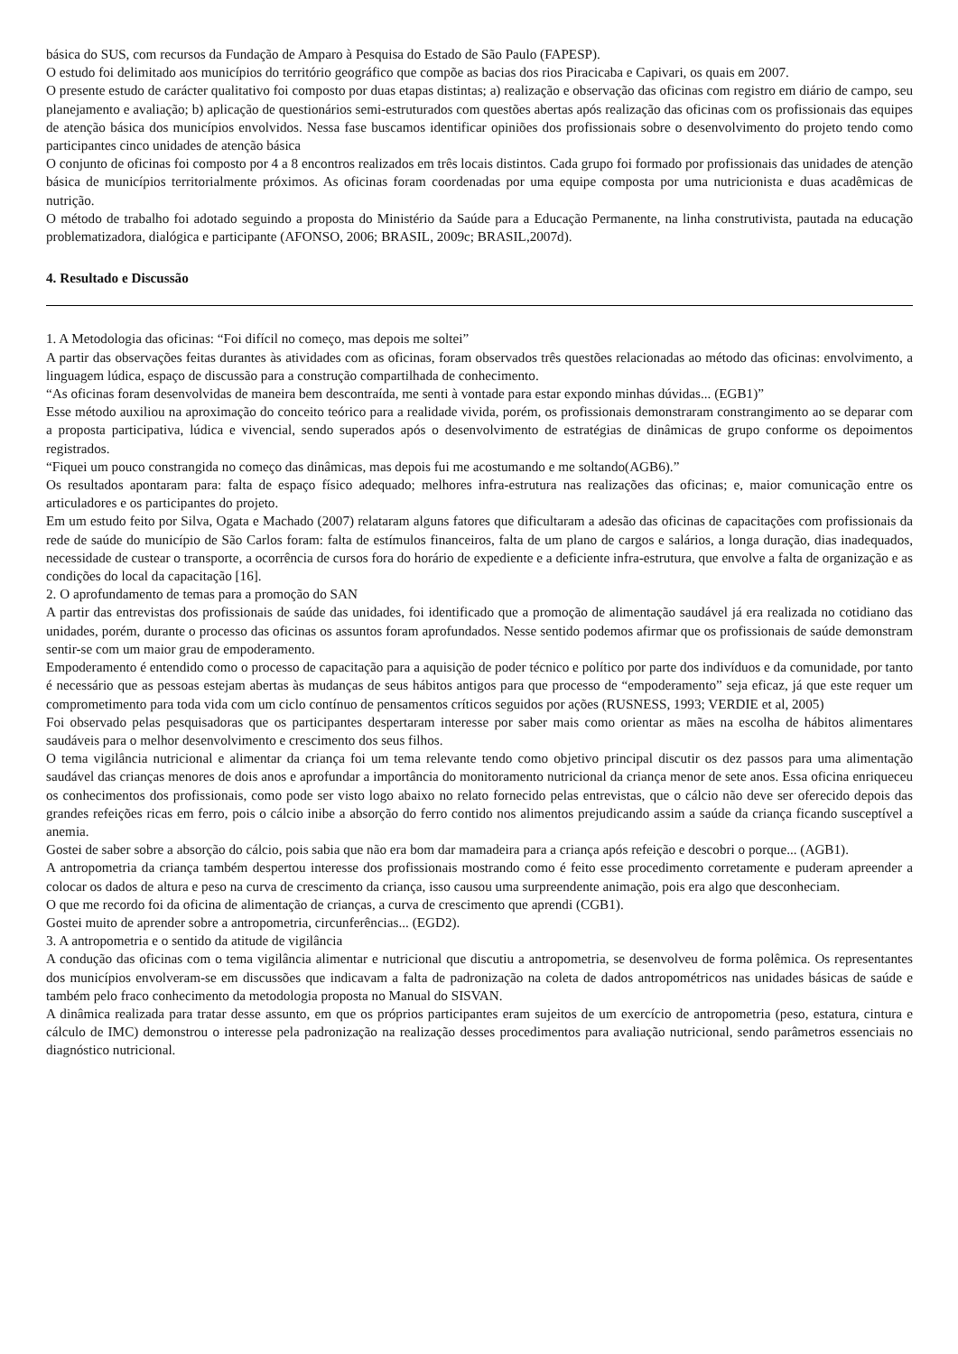básica do SUS, com recursos da Fundação de Amparo à Pesquisa do Estado de São Paulo (FAPESP).
O estudo foi delimitado aos municípios do território geográfico que compõe as bacias dos rios Piracicaba e Capivari, os quais em 2007.
O presente estudo de carácter qualitativo foi composto por duas etapas distintas; a) realização e observação das oficinas com registro em diário de campo, seu planejamento e avaliação; b) aplicação de questionários semi-estruturados com questões abertas após realização das oficinas com os profissionais das equipes de atenção básica dos municípios envolvidos. Nessa fase buscamos identificar opiniões dos profissionais sobre o desenvolvimento do projeto tendo como participantes cinco unidades de atenção básica
O conjunto de oficinas foi composto por 4 a 8 encontros realizados em três locais distintos. Cada grupo foi formado por profissionais das unidades de atenção básica de municípios territorialmente próximos. As oficinas foram coordenadas por uma equipe composta por uma nutricionista e duas acadêmicas de nutrição.
O método de trabalho foi adotado seguindo a proposta do Ministério da Saúde para a Educação Permanente, na linha construtivista, pautada na educação problematizadora, dialógica e participante (AFONSO, 2006; BRASIL, 2009c; BRASIL,2007d).
4. Resultado e Discussão
1. A Metodologia das oficinas: “Foi difícil no começo, mas depois me soltei”
A partir das observações feitas durantes às atividades com as oficinas, foram observados três questões relacionadas ao método das oficinas: envolvimento, a linguagem lúdica, espaço de discussão para a construção compartilhada de conhecimento.
“As oficinas foram desenvolvidas de maneira bem descontraída, me senti à vontade para estar expondo minhas dúvidas... (EGB1)”
Esse método auxiliou na aproximação do conceito teórico para a realidade vivida, porém, os profissionais demonstraram constrangimento ao se deparar com a proposta participativa, lúdica e vivencial, sendo superados após o desenvolvimento de estratégias de dinâmicas de grupo conforme os depoimentos registrados.
“Fiquei um pouco constrangida no começo das dinâmicas, mas depois fui me acostumando e me soltando(AGB6).”
Os resultados apontaram para: falta de espaço físico adequado; melhores infra-estrutura nas realizações das oficinas; e, maior comunicação entre os articuladores e os participantes do projeto.
Em um estudo feito por Silva, Ogata e Machado (2007) relataram alguns fatores que dificultaram a adesão das oficinas de capacitações com profissionais da rede de saúde do município de São Carlos foram: falta de estímulos financeiros, falta de um plano de cargos e salários, a longa duração, dias inadequados, necessidade de custear o transporte, a ocorrência de cursos fora do horário de expediente e a deficiente infra-estrutura, que envolve a falta de organização e as condições do local da capacitação [16].
2. O aprofundamento de temas para a promoção do SAN
A partir das entrevistas dos profissionais de saúde das unidades, foi identificado que a promoção de alimentação saudável já era realizada no cotidiano das unidades, porém, durante o processo das oficinas os assuntos foram aprofundados. Nesse sentido podemos afirmar que os profissionais de saúde demonstram sentir-se com um maior grau de empoderamento.
Empoderamento é entendido como o processo de capacitação para a aquisição de poder técnico e político por parte dos indivíduos e da comunidade, por tanto é necessário que as pessoas estejam abertas às mudanças de seus hábitos antigos para que processo de “empoderamento” seja eficaz, já que este requer um comprometimento para toda vida com um ciclo contínuo de pensamentos críticos seguidos por ações (RUSNESS, 1993; VERDIE et al, 2005)
Foi observado pelas pesquisadoras que os participantes despertaram interesse por saber mais como orientar as mães na escolha de hábitos alimentares saudáveis para o melhor desenvolvimento e crescimento dos seus filhos.
O tema vigilância nutricional e alimentar da criança foi um tema relevante tendo como objetivo principal discutir os dez passos para uma alimentação saudável das crianças menores de dois anos e aprofundar a importância do monitoramento nutricional da criança menor de sete anos. Essa oficina enriqueceu os conhecimentos dos profissionais, como pode ser visto logo abaixo no relato fornecido pelas entrevistas, que o cálcio não deve ser oferecido depois das grandes refeições ricas em ferro, pois o cálcio inibe a absorção do ferro contido nos alimentos prejudicando assim a saúde da criança ficando susceptível a anemia.
Gostei de saber sobre a absorção do cálcio, pois sabia que não era bom dar mamadeira para a criança após refeição e descobri o porque... (AGB1).
A antropometria da criança também despertou interesse dos profissionais mostrando como é feito esse procedimento corretamente e puderam apreender a colocar os dados de altura e peso na curva de crescimento da criança, isso causou uma surpreendente animação, pois era algo que desconheciam.
O que me recordo foi da oficina de alimentação de crianças, a curva de crescimento que aprendi (CGB1).
Gostei muito de aprender sobre a antropometria, circunferências... (EGD2).
3. A antropometria e o sentido da atitude de vigilância
A condução das oficinas com o tema vigilância alimentar e nutricional que discutiu a antropometria, se desenvolveu de forma polêmica. Os representantes dos municípios envolveram-se em discussões que indicavam a falta de padronização na coleta de dados antropométricos nas unidades básicas de saúde e também pelo fraco conhecimento da metodologia proposta no Manual do SISVAN.
A dinâmica realizada para tratar desse assunto, em que os próprios participantes eram sujeitos de um exercício de antropometria (peso, estatura, cintura e cálculo de IMC) demonstrou o interesse pela padronização na realização desses procedimentos para avaliação nutricional, sendo parâmetros essenciais no diagnóstico nutricional.